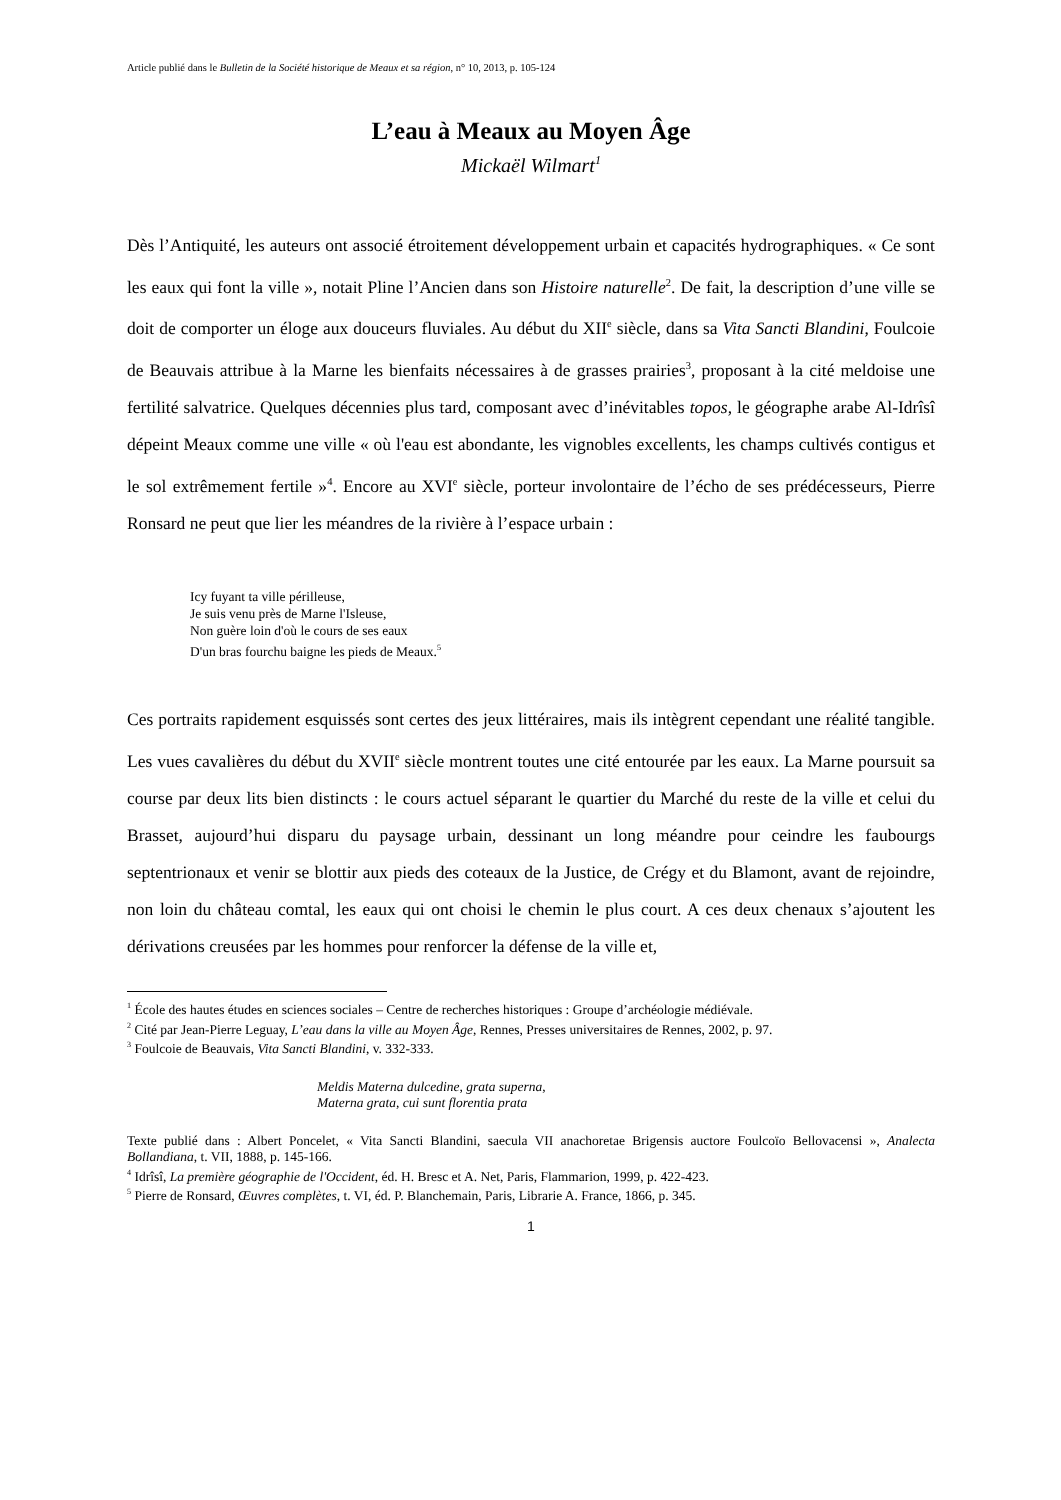Article publié dans le Bulletin de la Société historique de Meaux et sa région, n° 10, 2013, p. 105-124
L’eau à Meaux au Moyen Âge
Mickaël Wilmart<sup>1</sup>
Dès l’Antiquité, les auteurs ont associé étroitement développement urbain et capacités hydrographiques. « Ce sont les eaux qui font la ville », notait Pline l’Ancien dans son Histoire naturelle<sup>2</sup>. De fait, la description d’une ville se doit de comporter un éloge aux douceurs fluviales. Au début du XII<sup>e</sup> siècle, dans sa Vita Sancti Blandini, Foulcoie de Beauvais attribue à la Marne les bienfaits nécessaires à de grasses prairies<sup>3</sup>, proposant à la cité meldoise une fertilité salvatrice. Quelques décennies plus tard, composant avec d’inévitables topos, le géographe arabe Al-Idrîsî dépeint Meaux comme une ville « où l'eau est abondante, les vignobles excellents, les champs cultivés contigus et le sol extrêmement fertile »<sup>4</sup>. Encore au XVI<sup>e</sup> siècle, porteur involontaire de l’écho de ses prédécesseurs, Pierre Ronsard ne peut que lier les méandres de la rivière à l’espace urbain :
Icy fuyant ta ville périlleuse,
Je suis venu près de Marne l'Isleuse,
Non guère loin d'où le cours de ses eaux
D'un bras fourchu baigne les pieds de Meaux.<sup>5</sup>
Ces portraits rapidement esquissés sont certes des jeux littéraires, mais ils intègrent cependant une réalité tangible. Les vues cavalières du début du XVII<sup>e</sup> siècle montrent toutes une cité entourée par les eaux. La Marne poursuit sa course par deux lits bien distincts : le cours actuel séparant le quartier du Marché du reste de la ville et celui du Brasset, aujourd’hui disparu du paysage urbain, dessinant un long méandre pour ceindre les faubourgs septentrionaux et venir se blottir aux pieds des coteaux de la Justice, de Crégy et du Blamont, avant de rejoindre, non loin du château comtal, les eaux qui ont choisi le chemin le plus court. A ces deux chenaux s’ajoutent les dérivations creusées par les hommes pour renforcer la défense de la ville et,
<sup>1</sup> École des hautes études en sciences sociales – Centre de recherches historiques : Groupe d’archéologie médiévale.
<sup>2</sup> Cité par Jean-Pierre Leguay, L’eau dans la ville au Moyen Âge, Rennes, Presses universitaires de Rennes, 2002, p. 97.
<sup>3</sup> Foulcoie de Beauvais, Vita Sancti Blandini, v. 332-333.
Meldis Materna dulcedine, grata superna,
Materna grata, cui sunt florentia prata
Texte publié dans : Albert Poncelet, « Vita Sancti Blandini, saecula VII anachoretae Brigensis auctore Foulcoïo Bellovacensi », Analecta Bollandiana, t. VII, 1888, p. 145-166.
<sup>4</sup> Idrîsî, La première géographie de l'Occident, éd. H. Bresc et A. Net, Paris, Flammarion, 1999, p. 422-423.
<sup>5</sup> Pierre de Ronsard, Œuvres complètes, t. VI, éd. P. Blanchemain, Paris, Librarie A. France, 1866, p. 345.
1